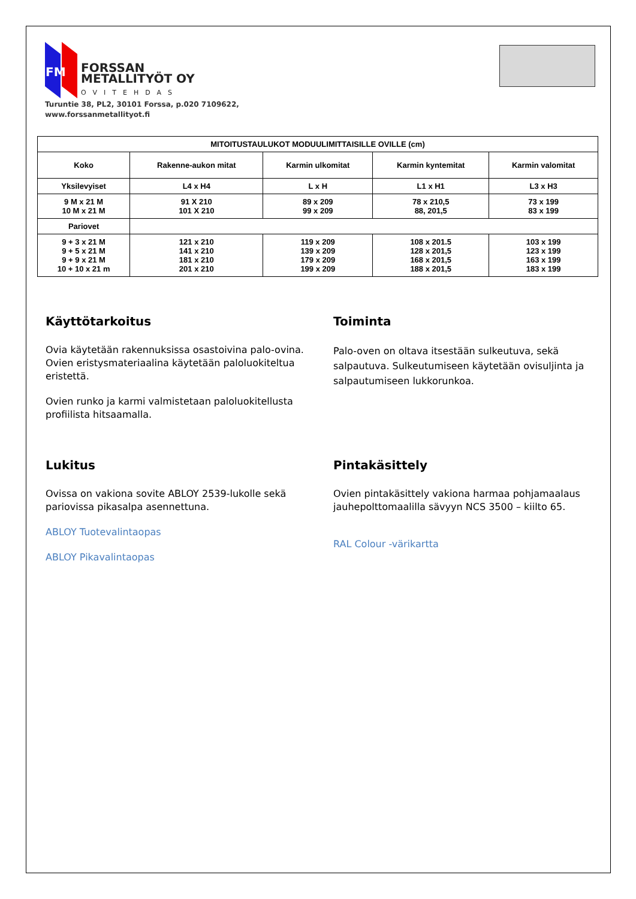FM
FORSSAN
METALLITYÖT OY
OVITEHDAS
Turuntie 38, PL2, 30101 Forssa, p.020 7109622,
www.forssanmetallityot.fi
| MITOITUSTAULUKOT MODUULIMITTAISILLE OVILLE (cm) | | | | |
| --- | --- | --- | --- | --- |
| Koko | Rakenne-aukon mitat | Karmin ulkomitat | Karmin kyntemitat | Karmin valomitat |
| Yksilevyiset | L4 x H4 | L x H | L1 x H1 | L3 x H3 |
| 9 M x 21 M 10 M x 21 M | 91 X 210 101 X 210 | 89 x 209 99 x 209 | 78 x 210,5 88, 201,5 | 73 x 199 83 x 199 |
| Pariovet | | | | |
| 9 + 3 x 21 M 9 + 5 x 21 M 9 + 9 x 21 M 10 + 10 x 21 m | 121 x 210 141 x 210 181 x 210 201 x 210 | 119 x 209 139 x 209 179 x 209 199 x 209 | 108 x 201.5 128 x 201,5 168 x 201,5 188 x 201,5 | 103 x 199 123 x 199 163 x 199 183 x 199 |
Käyttötarkoitus
Ovia käytetään rakennuksissa osastoivina palo-ovina. Ovien eristysmateriaalina käytetään paloluokiteltua eristettä.
Ovien runko ja karmi valmistetaan paloluokitellusta profiilista hitsaamalla.
Toiminta
Palo-oven on oltava itsestään sulkeutuva, sekä salpautuva. Sulkeutumiseen käytetään ovisuljinta ja salpautumiseen lukkorunkoa.
Lukitus
Ovissa on vakiona sovite ABLOY 2539-lukolle sekä pariovissa pikasalpa asennettuna.
ABLOY Tuotevalintaopas
ABLOY Pikavalintaopas
Pintakäsittely
Ovien pintakäsittely vakiona harmaa pohjamaalaus jauhepolttomaalilla sävyyn NCS 3500 – kiilto 65.
RAL Colour -värikartta